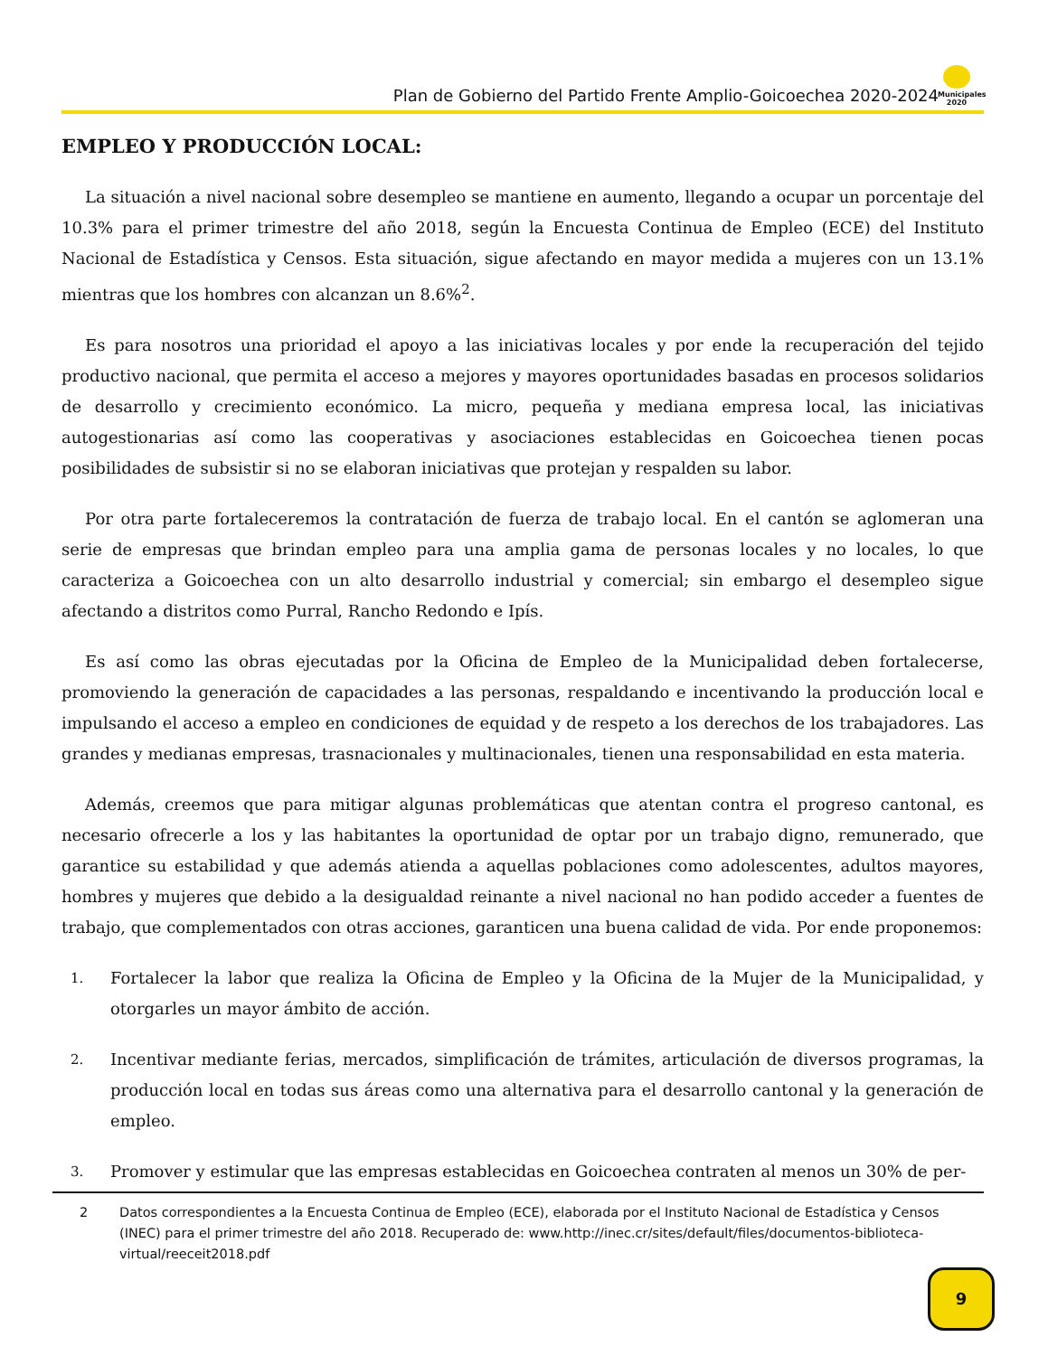Plan de Gobierno del Partido Frente Amplio-Goicoechea 2020-2024
Municipales 2020
EMPLEO Y PRODUCCIÓN LOCAL:
La situación a nivel nacional sobre desempleo se mantiene en aumento, llegando a ocupar un porcentaje del 10.3% para el primer trimestre del año 2018, según la Encuesta Continua de Empleo (ECE) del Instituto Nacional de Estadística y Censos. Esta situación, sigue afectando en mayor medida a mujeres con un 13.1% mientras que los hombres con alcanzan un 8.6%<sup>2</sup>.
Es para nosotros una prioridad el apoyo a las iniciativas locales y por ende la recuperación del tejido productivo nacional, que permita el acceso a mejores y mayores oportunidades basadas en procesos solidarios de desarrollo y crecimiento económico. La micro, pequeña y mediana empresa local, las iniciativas autogestionarias así como las cooperativas y asociaciones establecidas en Goicoechea tienen pocas posibilidades de subsistir si no se elaboran iniciativas que protejan y respalden su labor.
Por otra parte fortaleceremos la contratación de fuerza de trabajo local. En el cantón se aglomeran una serie de empresas que brindan empleo para una amplia gama de personas locales y no locales, lo que caracteriza a Goicoechea con un alto desarrollo industrial y comercial; sin embargo el desempleo sigue afectando a distritos como Purral, Rancho Redondo e Ipís.
Es así como las obras ejecutadas por la Oficina de Empleo de la Municipalidad deben fortalecerse, promoviendo la generación de capacidades a las personas, respaldando e incentivando la producción local e impulsando el acceso a empleo en condiciones de equidad y de respeto a los derechos de los trabajadores. Las grandes y medianas empresas, trasnacionales y multinacionales, tienen una responsabilidad en esta materia.
Además, creemos que para mitigar algunas problemáticas que atentan contra el progreso cantonal, es necesario ofrecerle a los y las habitantes la oportunidad de optar por un trabajo digno, remunerado, que garantice su estabilidad y que además atienda a aquellas poblaciones como adolescentes, adultos mayores, hombres y mujeres que debido a la desigualdad reinante a nivel nacional no han podido acceder a fuentes de trabajo, que complementados con otras acciones, garanticen una buena calidad de vida. Por ende proponemos:
1. Fortalecer la labor que realiza la Oficina de Empleo y la Oficina de la Mujer de la Municipalidad, y otorgarles un mayor ámbito de acción.
2. Incentivar mediante ferias, mercados, simplificación de trámites, articulación de diversos programas, la producción local en todas sus áreas como una alternativa para el desarrollo cantonal y la generación de empleo.
3. Promover y estimular que las empresas establecidas en Goicoechea contraten al menos un 30% de per-
2 Datos correspondientes a la Encuesta Continua de Empleo (ECE), elaborada por el Instituto Nacional de Estadística y Censos (INEC) para el primer trimestre del año 2018. Recuperado de: www.http://inec.cr/sites/default/files/documentos-biblioteca-virtual/reeceit2018.pdf
9